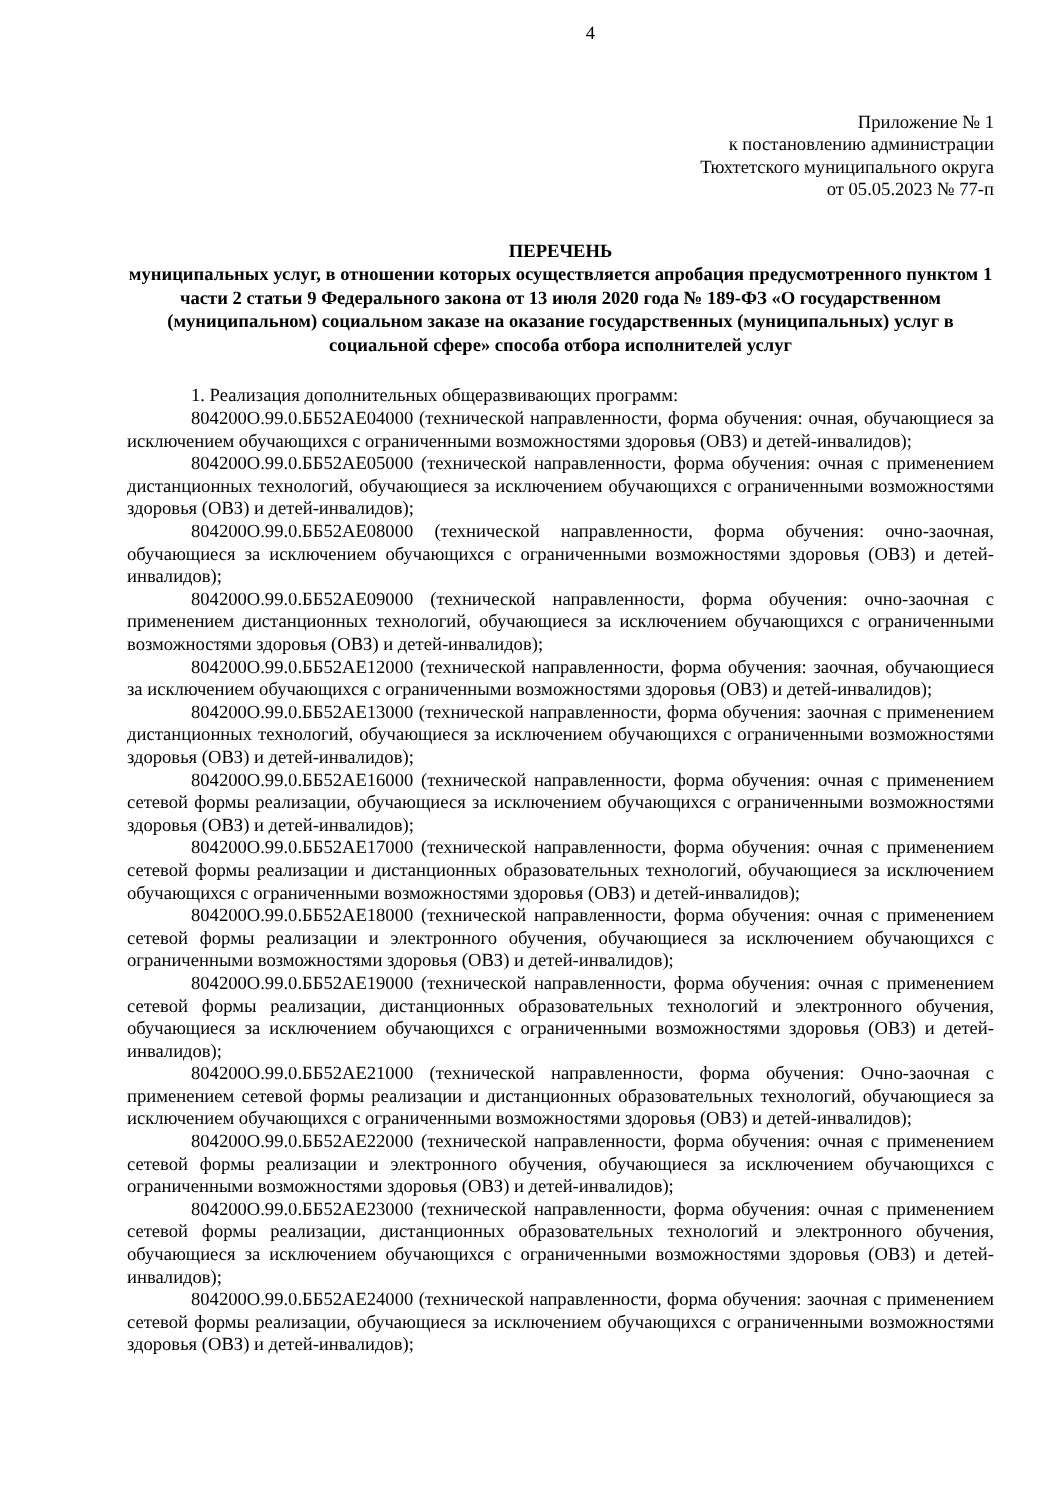4
Приложение № 1
к постановлению администрации
Тюхтетского муниципального округа
от 05.05.2023 № 77-п
ПЕРЕЧЕНЬ
муниципальных услуг, в отношении которых осуществляется апробация предусмотренного пунктом 1 части 2 статьи 9 Федерального закона от 13 июля 2020 года № 189-ФЗ «О государственном (муниципальном) социальном заказе на оказание государственных (муниципальных) услуг в социальной сфере» способа отбора исполнителей услуг
1. Реализация дополнительных общеразвивающих программ:
804200О.99.0.ББ52АЕ04000 (технической направленности, форма обучения: очная, обучающиеся за исключением обучающихся с ограниченными возможностями здоровья (ОВЗ) и детей-инвалидов);
804200О.99.0.ББ52АЕ05000 (технической направленности, форма обучения: очная с применением дистанционных технологий, обучающиеся за исключением обучающихся с ограниченными возможностями здоровья (ОВЗ) и детей-инвалидов);
804200О.99.0.ББ52АЕ08000 (технической направленности, форма обучения: очно-заочная, обучающиеся за исключением обучающихся с ограниченными возможностями здоровья (ОВЗ) и детей-инвалидов);
804200О.99.0.ББ52АЕ09000 (технической направленности, форма обучения: очно-заочная с применением дистанционных технологий, обучающиеся за исключением обучающихся с ограниченными возможностями здоровья (ОВЗ) и детей-инвалидов);
804200О.99.0.ББ52АЕ12000 (технической направленности, форма обучения: заочная, обучающиеся за исключением обучающихся с ограниченными возможностями здоровья (ОВЗ) и детей-инвалидов);
804200О.99.0.ББ52АЕ13000 (технической направленности, форма обучения: заочная с применением дистанционных технологий, обучающиеся за исключением обучающихся с ограниченными возможностями здоровья (ОВЗ) и детей-инвалидов);
804200О.99.0.ББ52АЕ16000 (технической направленности, форма обучения: очная с применением сетевой формы реализации, обучающиеся за исключением обучающихся с ограниченными возможностями здоровья (ОВЗ) и детей-инвалидов);
804200О.99.0.ББ52АЕ17000 (технической направленности, форма обучения: очная с применением сетевой формы реализации и дистанционных образовательных технологий, обучающиеся за исключением обучающихся с ограниченными возможностями здоровья (ОВЗ) и детей-инвалидов);
804200О.99.0.ББ52АЕ18000 (технической направленности, форма обучения: очная с применением сетевой формы реализации и электронного обучения, обучающиеся за исключением обучающихся с ограниченными возможностями здоровья (ОВЗ) и детей-инвалидов);
804200О.99.0.ББ52АЕ19000 (технической направленности, форма обучения: очная с применением сетевой формы реализации, дистанционных образовательных технологий и электронного обучения, обучающиеся за исключением обучающихся с ограниченными возможностями здоровья (ОВЗ) и детей-инвалидов);
804200О.99.0.ББ52АЕ21000 (технической направленности, форма обучения: Очно-заочная с применением сетевой формы реализации и дистанционных образовательных технологий, обучающиеся за исключением обучающихся с ограниченными возможностями здоровья (ОВЗ) и детей-инвалидов);
804200О.99.0.ББ52АЕ22000 (технической направленности, форма обучения: очная с применением сетевой формы реализации и электронного обучения, обучающиеся за исключением обучающихся с ограниченными возможностями здоровья (ОВЗ) и детей-инвалидов);
804200О.99.0.ББ52АЕ23000 (технической направленности, форма обучения: очная с применением сетевой формы реализации, дистанционных образовательных технологий и электронного обучения, обучающиеся за исключением обучающихся с ограниченными возможностями здоровья (ОВЗ) и детей-инвалидов);
804200О.99.0.ББ52АЕ24000 (технической направленности, форма обучения: заочная с применением сетевой формы реализации, обучающиеся за исключением обучающихся с ограниченными возможностями здоровья (ОВЗ) и детей-инвалидов);